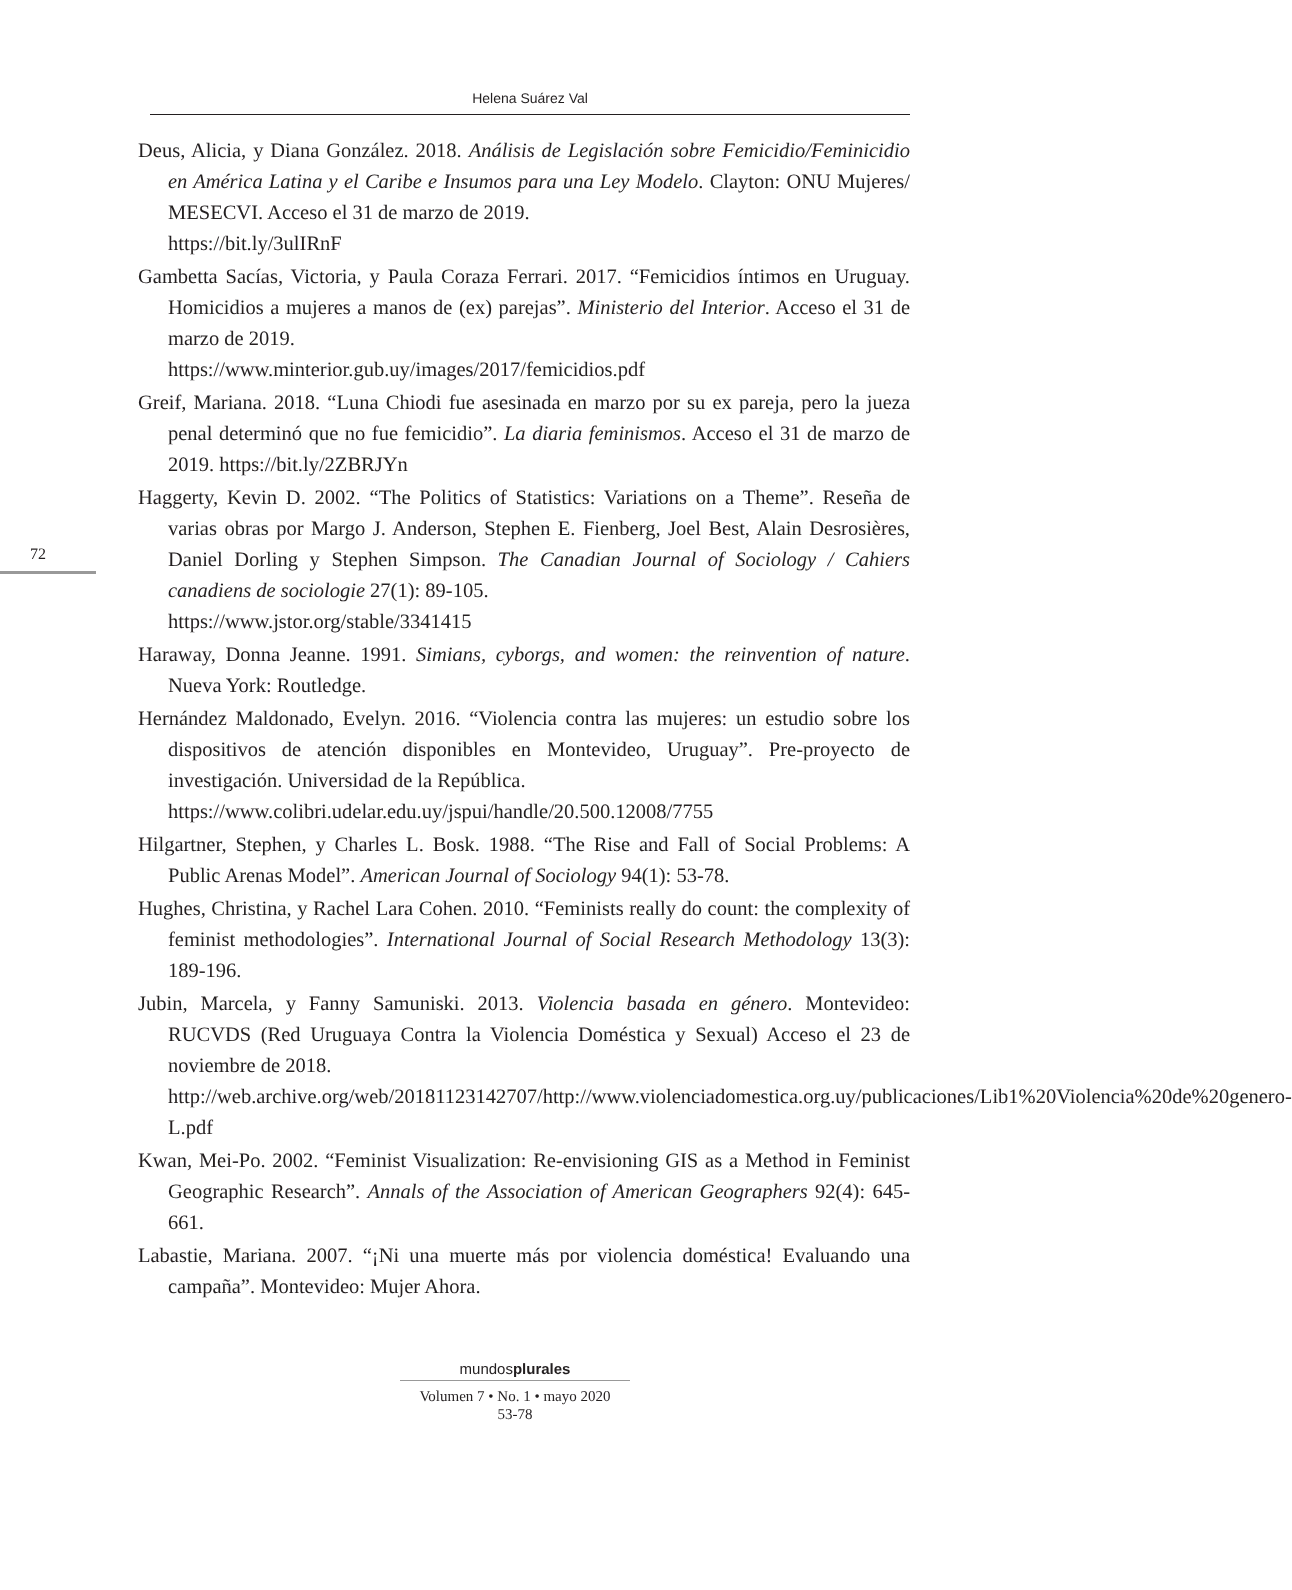Helena Suárez Val
72
Deus, Alicia, y Diana González. 2018. Análisis de Legislación sobre Femicidio/Feminicidio en América Latina y el Caribe e Insumos para una Ley Modelo. Clayton: ONU Mujeres/ MESECVI. Acceso el 31 de marzo de 2019.
https://bit.ly/3ulIRnF
Gambetta Sacías, Victoria, y Paula Coraza Ferrari. 2017. “Femicidios íntimos en Uruguay. Homicidios a mujeres a manos de (ex) parejas”. Ministerio del Interior. Acceso el 31 de marzo de 2019.
https://www.minterior.gub.uy/images/2017/femicidios.pdf
Greif, Mariana. 2018. “Luna Chiodi fue asesinada en marzo por su ex pareja, pero la jueza penal determinó que no fue femicidio”. La diaria feminismos. Acceso el 31 de marzo de 2019. https://bit.ly/2ZBRJYn
Haggerty, Kevin D. 2002. “The Politics of Statistics: Variations on a Theme”. Reseña de varias obras por Margo J. Anderson, Stephen E. Fienberg, Joel Best, Alain Desrosières, Daniel Dorling y Stephen Simpson. The Canadian Journal of Sociology / Cahiers canadiens de sociologie 27(1): 89-105.
https://www.jstor.org/stable/3341415
Haraway, Donna Jeanne. 1991. Simians, cyborgs, and women: the reinvention of nature. Nueva York: Routledge.
Hernández Maldonado, Evelyn. 2016. “Violencia contra las mujeres: un estudio sobre los dispositivos de atención disponibles en Montevideo, Uruguay”. Pre-proyecto de investigación. Universidad de la República.
https://www.colibri.udelar.edu.uy/jspui/handle/20.500.12008/7755
Hilgartner, Stephen, y Charles L. Bosk. 1988. “The Rise and Fall of Social Problems: A Public Arenas Model”. American Journal of Sociology 94(1): 53-78.
Hughes, Christina, y Rachel Lara Cohen. 2010. “Feminists really do count: the complexity of feminist methodologies”. International Journal of Social Research Methodology 13(3): 189-196.
Jubin, Marcela, y Fanny Samuniski. 2013. Violencia basada en género. Montevideo: RUCVDS (Red Uruguaya Contra la Violencia Doméstica y Sexual) Acceso el 23 de noviembre de 2018.
http://web.archive.org/web/20181123142707/http://www.violenciadomestica.org.uy/publicaciones/Lib1%20Violencia%20de%20genero-L.pdf
Kwan, Mei-Po. 2002. “Feminist Visualization: Re-envisioning GIS as a Method in Feminist Geographic Research”. Annals of the Association of American Geographers 92(4): 645-661.
Labastie, Mariana. 2007. “¡Ni una muerte más por violencia doméstica! Evaluando una campaña”. Montevideo: Mujer Ahora.
mundosplurales
Volumen 7 • No. 1 • mayo 2020
53-78